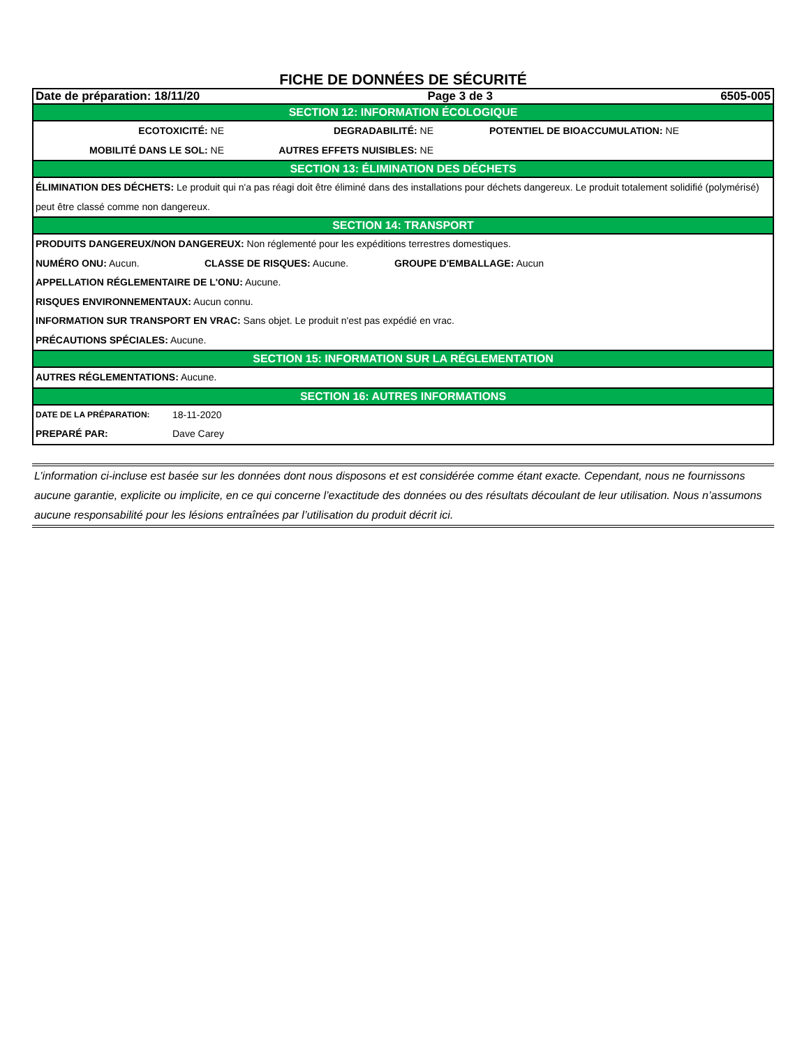FICHE DE DONNÉES DE SÉCURITÉ
Date de préparation: 18/11/20 Page 3 de 3 6505-005
SECTION 12: INFORMATION ÉCOLOGIQUE
ECOTOXICITÉ: NE DEGRADABILITÉ: NE POTENTIEL DE BIOACCUMULATION: NE
MOBILITÉ DANS LE SOL: NE AUTRES EFFETS NUISIBLES: NE
SECTION 13: ÉLIMINATION DES DÉCHETS
ÉLIMINATION DES DÉCHETS: Le produit qui n'a pas réagi doit être éliminé dans des installations pour déchets dangereux. Le produit totalement solidifié (polymérisé) peut être classé comme non dangereux.
SECTION 14: TRANSPORT
PRODUITS DANGEREUX/NON DANGEREUX: Non réglementé pour les expéditions terrestres domestiques.
NUMÉRO ONU: Aucun. CLASSE DE RISQUES: Aucune. GROUPE D'EMBALLAGE: Aucun
APPELLATION RÉGLEMENTAIRE DE L'ONU: Aucune.
RISQUES ENVIRONNEMENTAUX: Aucun connu.
INFORMATION SUR TRANSPORT EN VRAC: Sans objet. Le produit n'est pas expédié en vrac.
PRÉCAUTIONS SPÉCIALES: Aucune.
SECTION 15: INFORMATION SUR LA RÉGLEMENTATION
AUTRES RÉGLEMENTATIONS: Aucune.
SECTION 16: AUTRES INFORMATIONS
DATE DE LA PRÉPARATION: 18-11-2020
PREPARÉ PAR: Dave Carey
L’information ci-incluse est basée sur les données dont nous disposons et est considérée comme étant exacte. Cependant, nous ne fournissons aucune garantie, explicite ou implicite, en ce qui concerne l’exactitude des données ou des résultats découlant de leur utilisation. Nous n’assumons aucune responsabilité pour les lésions entraînées par l’utilisation du produit décrit ici.